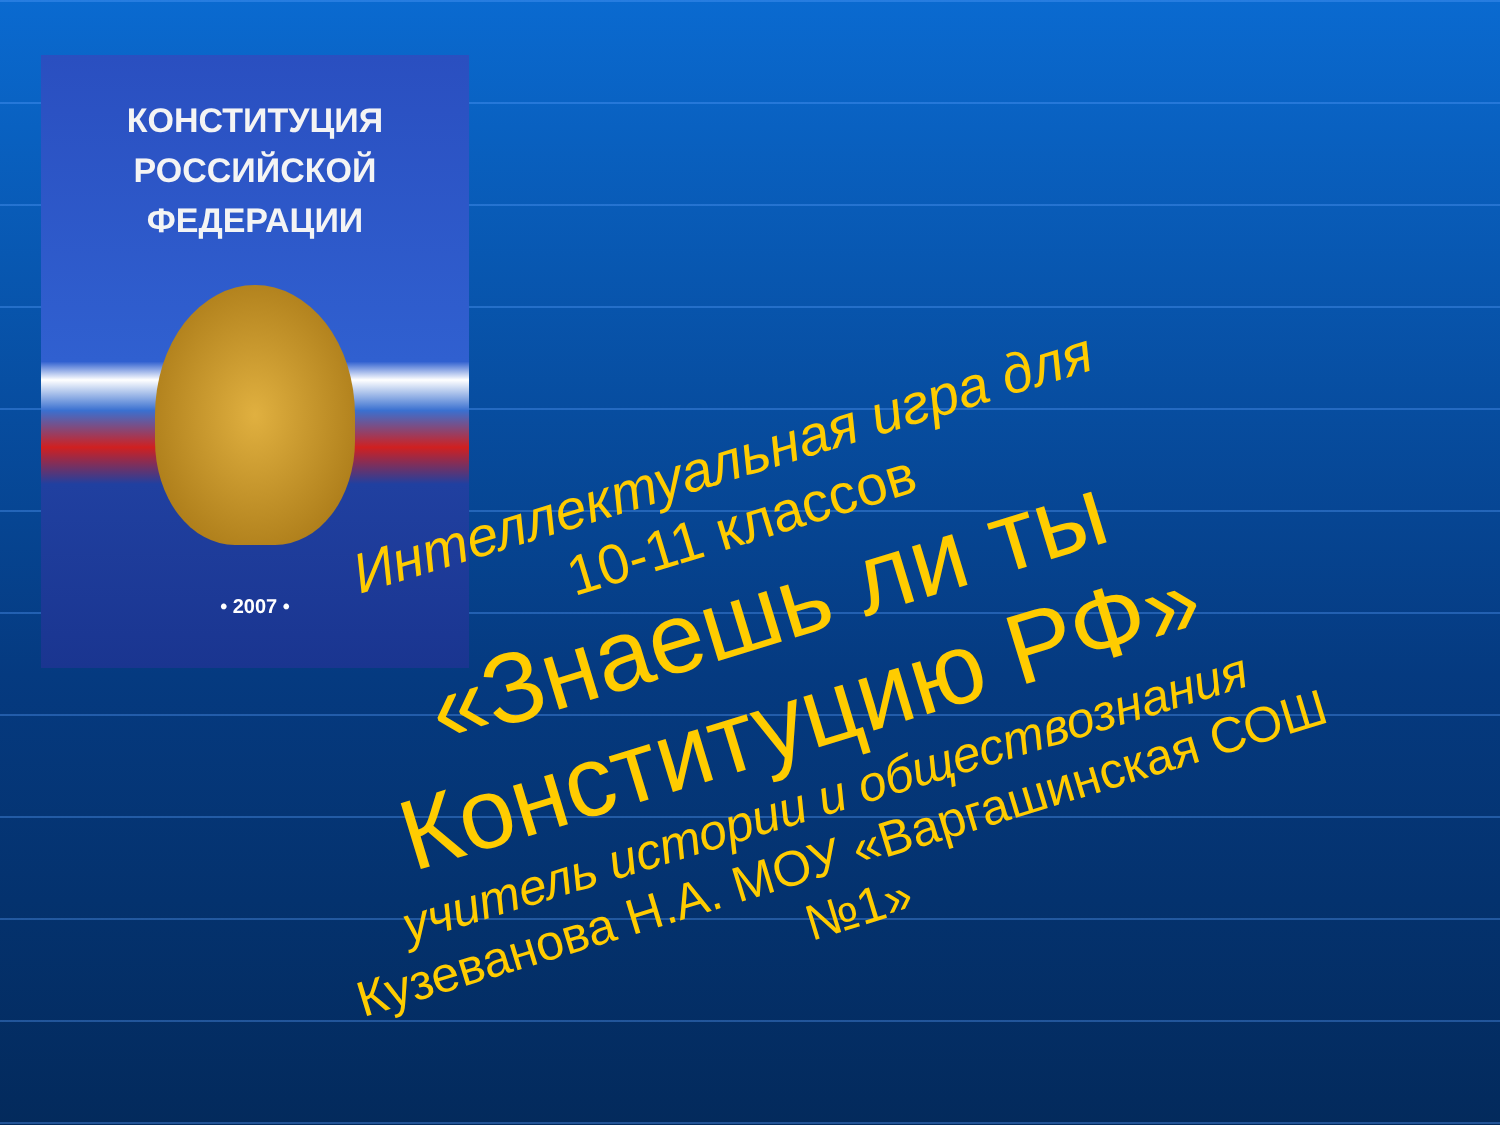КОНСТИТУЦИЯ
РОССИЙСКОЙ
ФЕДЕРАЦИИ
• 2007 •
Интеллектуальная игра для
10-11 классов
«Знаешь ли ты Конституцию РФ»
учитель истории и обществознания
Кузеванова Н.А. МОУ «Варгашинская СОШ №1»